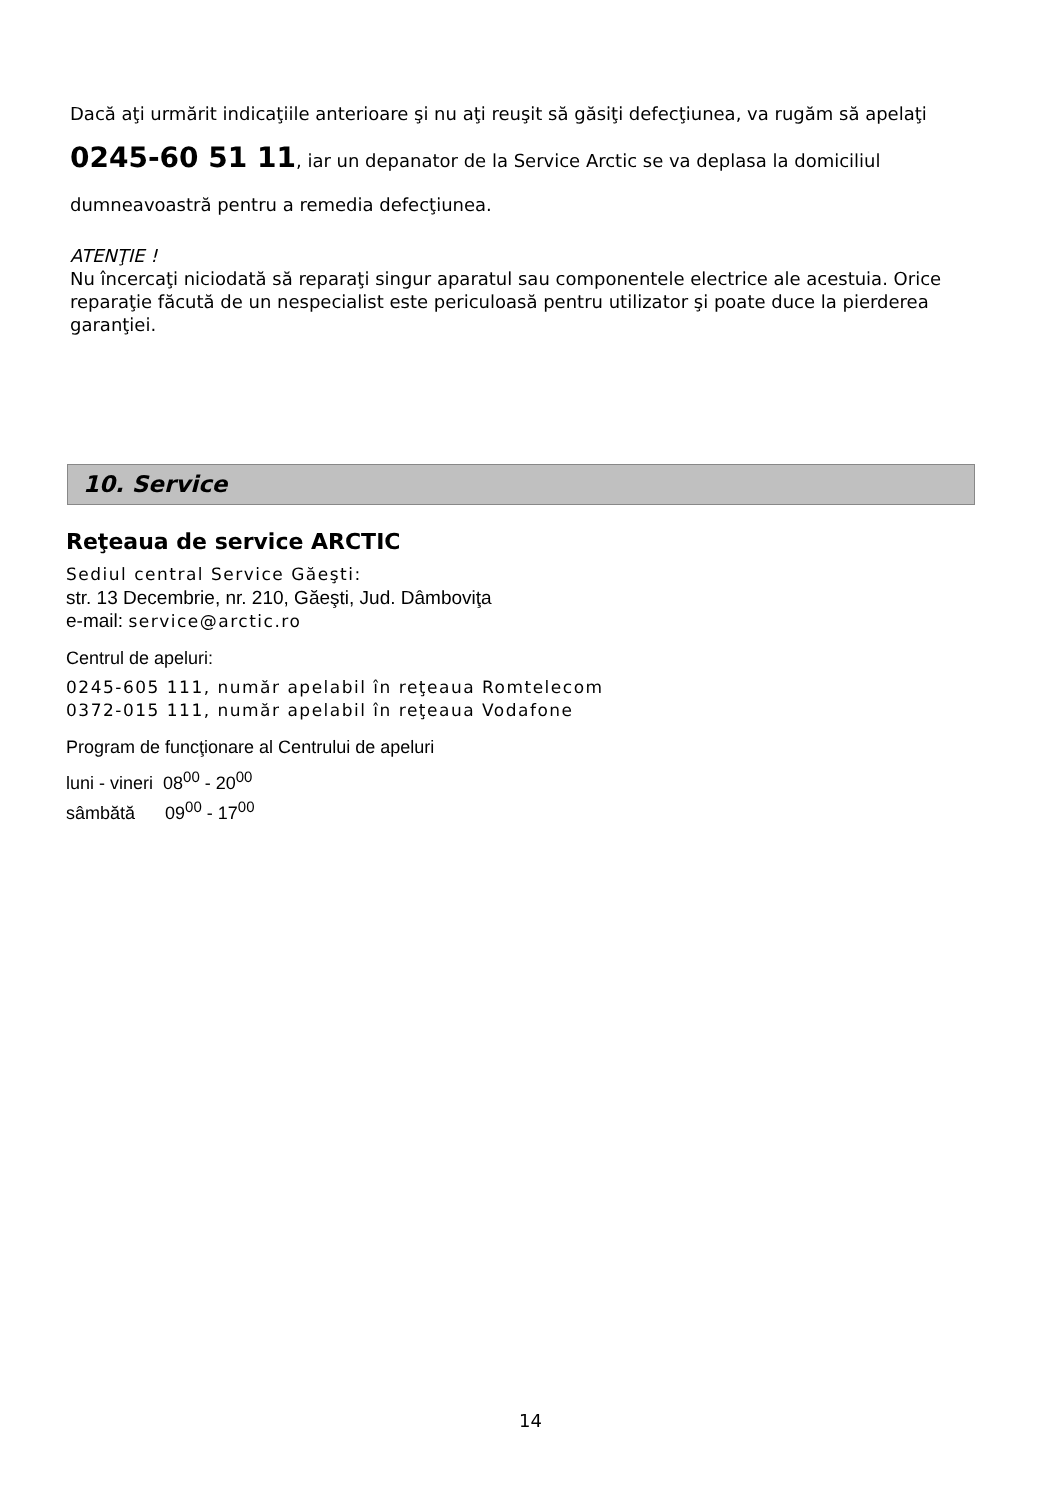Dacă aţi urmărit indicaţiile anterioare şi nu aţi reuşit să găsiţi defecţiunea, va rugăm să apelaţi 0245-60 51 11, iar un depanator de la Service Arctic se va deplasa la domiciliul dumneavoastră pentru a remedia defecţiunea.
ATENŢIE !
Nu încercaţi niciodată să reparaţi singur aparatul sau componentele electrice ale acestuia. Orice reparaţie făcută de un nespecialist este periculoasă pentru utilizator şi poate duce la pierderea garanţiei.
10. Service
Reţeaua de service ARCTIC
Sediul central Service Găeşti:
str. 13 Decembrie, nr. 210, Găeşti, Jud. Dâmboviţa
e-mail: service@arctic.ro
Centrul de apeluri:
0245-605 111, număr apelabil în reţeaua Romtelecom
0372-015 111, număr apelabil în reţeaua Vodafone
Program de funcţionare al Centrului de apeluri
luni - vineri 08<sup>00</sup> - 20<sup>00</sup>
sâmbătă 09<sup>00</sup> - 17<sup>00</sup>
14